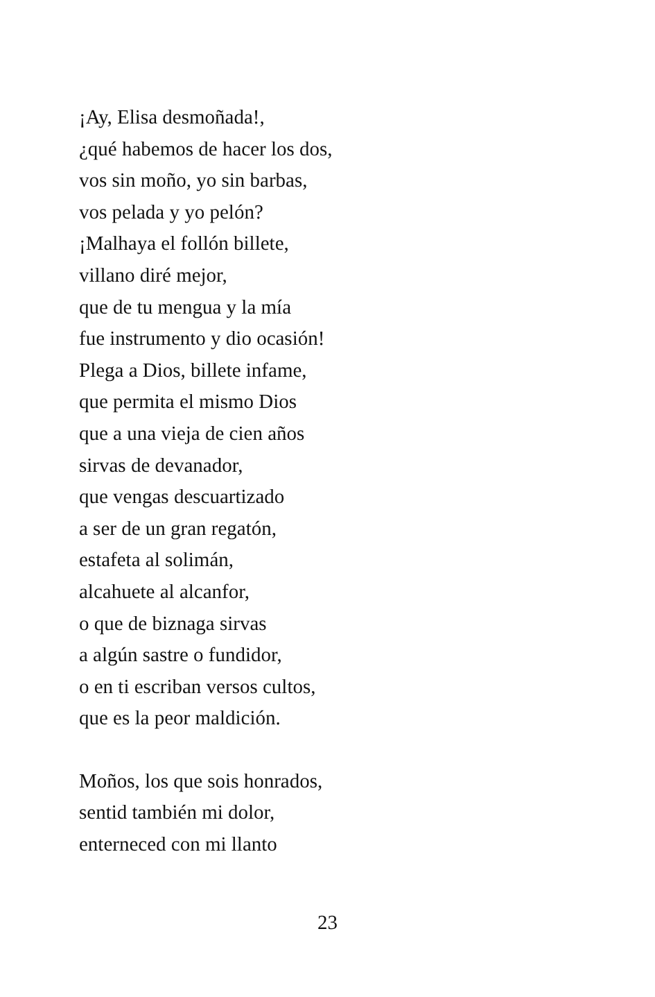¡Ay, Elisa desmoñada!,
¿qué habemos de hacer los dos,
vos sin moño, yo sin barbas,
vos pelada y yo pelón?
¡Malhaya el follón billete,
villano diré mejor,
que de tu mengua y la mía
fue instrumento y dio ocasión!
Plega a Dios, billete infame,
que permita el mismo Dios
que a una vieja de cien años
sirvas de devanador,
que vengas descuartizado
a ser de un gran regatón,
estafeta al solimán,
alcahuete al alcanfor,
o que de biznaga sirvas
a algún sastre o fundidor,
o en ti escriban versos cultos,
que es la peor maldición.
Moños, los que sois honrados,
sentid también mi dolor,
enterneced con mi llanto
23